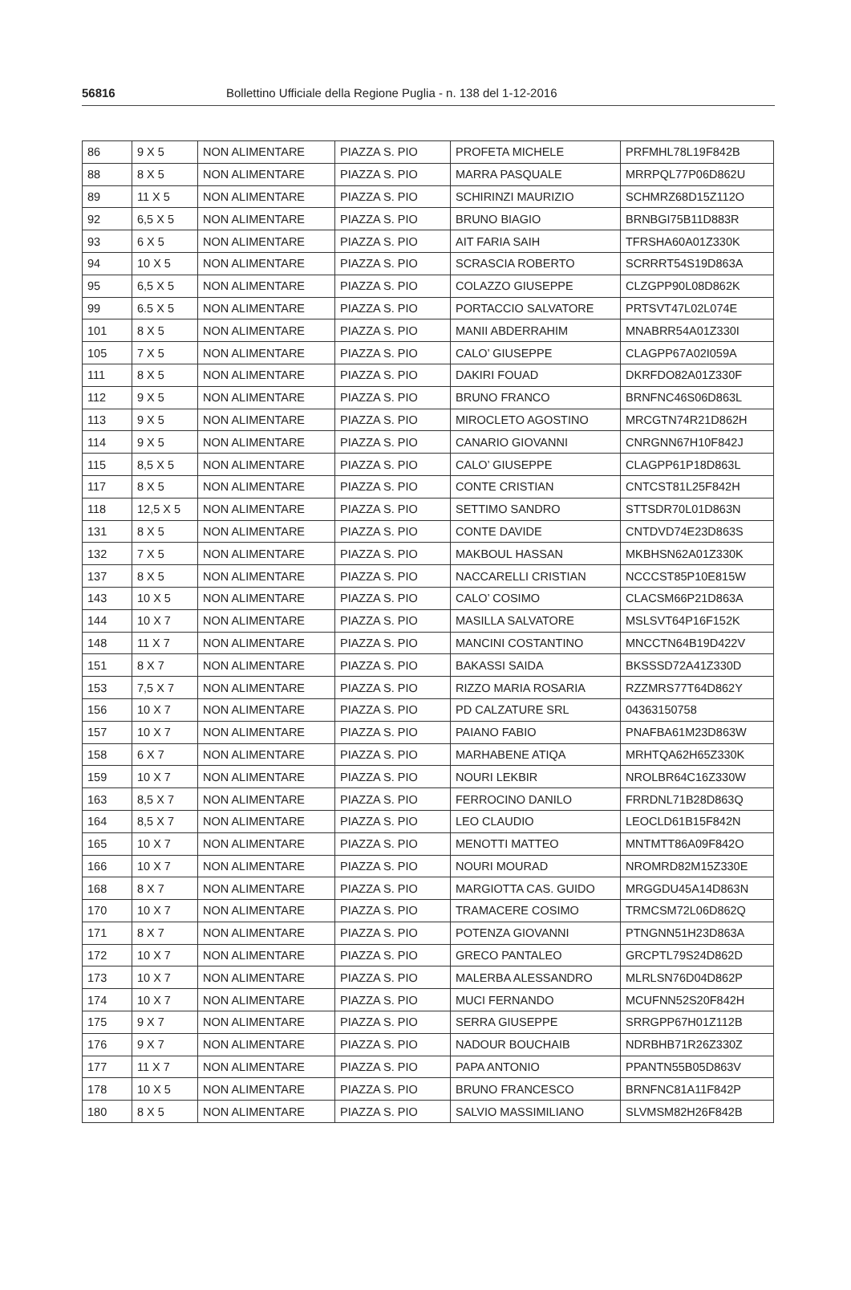56816 Bollettino Ufficiale della Regione Puglia - n. 138 del 1-12-2016
| 86 | 9 X 5 | NON ALIMENTARE | PIAZZA S. PIO | PROFETA MICHELE | PRFMHL78L19F842B |
| 88 | 8 X 5 | NON ALIMENTARE | PIAZZA S. PIO | MARRA PASQUALE | MRRPQL77P06D862U |
| 89 | 11 X 5 | NON ALIMENTARE | PIAZZA S. PIO | SCHIRINZI MAURIZIO | SCHMRZ68D15Z112O |
| 92 | 6,5 X 5 | NON ALIMENTARE | PIAZZA S. PIO | BRUNO BIAGIO | BRNBGI75B11D883R |
| 93 | 6 X 5 | NON ALIMENTARE | PIAZZA S. PIO | AIT FARIA SAIH | TFRSHA60A01Z330K |
| 94 | 10 X 5 | NON ALIMENTARE | PIAZZA S. PIO | SCRASCIA ROBERTO | SCRRRT54S19D863A |
| 95 | 6,5 X 5 | NON ALIMENTARE | PIAZZA S. PIO | COLAZZO GIUSEPPE | CLZGPP90L08D862K |
| 99 | 6.5 X 5 | NON ALIMENTARE | PIAZZA S. PIO | PORTACCIO SALVATORE | PRTSVT47L02L074E |
| 101 | 8 X 5 | NON ALIMENTARE | PIAZZA S. PIO | MANII ABDERRAHIM | MNABRR54A01Z330I |
| 105 | 7 X 5 | NON ALIMENTARE | PIAZZA S. PIO | CALO’ GIUSEPPE | CLAGPP67A02I059A |
| 111 | 8 X 5 | NON ALIMENTARE | PIAZZA S. PIO | DAKIRI FOUAD | DKRFDO82A01Z330F |
| 112 | 9 X 5 | NON ALIMENTARE | PIAZZA S. PIO | BRUNO FRANCO | BRNFNC46S06D863L |
| 113 | 9 X 5 | NON ALIMENTARE | PIAZZA S. PIO | MIROCLETO AGOSTINO | MRCGTN74R21D862H |
| 114 | 9 X 5 | NON ALIMENTARE | PIAZZA S. PIO | CANARIO GIOVANNI | CNRGNN67H10F842J |
| 115 | 8,5 X 5 | NON ALIMENTARE | PIAZZA S. PIO | CALO’ GIUSEPPE | CLAGPP61P18D863L |
| 117 | 8 X 5 | NON ALIMENTARE | PIAZZA S. PIO | CONTE CRISTIAN | CNTCST81L25F842H |
| 118 | 12,5 X 5 | NON ALIMENTARE | PIAZZA S. PIO | SETTIMO SANDRO | STTSDR70L01D863N |
| 131 | 8 X 5 | NON ALIMENTARE | PIAZZA S. PIO | CONTE DAVIDE | CNTDVD74E23D863S |
| 132 | 7 X 5 | NON ALIMENTARE | PIAZZA S. PIO | MAKBOUL HASSAN | MKBHSN62A01Z330K |
| 137 | 8 X 5 | NON ALIMENTARE | PIAZZA S. PIO | NACCARELLI CRISTIAN | NCCCST85P10E815W |
| 143 | 10 X 5 | NON ALIMENTARE | PIAZZA S. PIO | CALO’ COSIMO | CLACSM66P21D863A |
| 144 | 10 X 7 | NON ALIMENTARE | PIAZZA S. PIO | MASILLA SALVATORE | MSLSVT64P16F152K |
| 148 | 11 X 7 | NON ALIMENTARE | PIAZZA S. PIO | MANCINI COSTANTINO | MNCCTN64B19D422V |
| 151 | 8 X 7 | NON ALIMENTARE | PIAZZA S. PIO | BAKASSI SAIDA | BKSSSD72A41Z330D |
| 153 | 7,5 X 7 | NON ALIMENTARE | PIAZZA S. PIO | RIZZO MARIA ROSARIA | RZZMRS77T64D862Y |
| 156 | 10 X 7 | NON ALIMENTARE | PIAZZA S. PIO | PD CALZATURE SRL | 04363150758 |
| 157 | 10 X 7 | NON ALIMENTARE | PIAZZA S. PIO | PAIANO FABIO | PNAFBA61M23D863W |
| 158 | 6 X 7 | NON ALIMENTARE | PIAZZA S. PIO | MARHABENE ATIQA | MRHTQA62H65Z330K |
| 159 | 10 X 7 | NON ALIMENTARE | PIAZZA S. PIO | NOURI LEKBIR | NROLBR64C16Z330W |
| 163 | 8,5 X 7 | NON ALIMENTARE | PIAZZA S. PIO | FERROCINO DANILO | FRRDNL71B28D863Q |
| 164 | 8,5 X 7 | NON ALIMENTARE | PIAZZA S. PIO | LEO CLAUDIO | LEOCLD61B15F842N |
| 165 | 10 X 7 | NON ALIMENTARE | PIAZZA S. PIO | MENOTTI MATTEO | MNTMTT86A09F842O |
| 166 | 10 X 7 | NON ALIMENTARE | PIAZZA S. PIO | NOURI MOURAD | NROMRD82M15Z330E |
| 168 | 8 X 7 | NON ALIMENTARE | PIAZZA S. PIO | MARGIOTTA CAS. GUIDO | MRGGDU45A14D863N |
| 170 | 10 X 7 | NON ALIMENTARE | PIAZZA S. PIO | TRAMACERE COSIMO | TRMCSM72L06D862Q |
| 171 | 8 X 7 | NON ALIMENTARE | PIAZZA S. PIO | POTENZA GIOVANNI | PTNGNN51H23D863A |
| 172 | 10 X 7 | NON ALIMENTARE | PIAZZA S. PIO | GRECO PANTALEO | GRCPTL79S24D862D |
| 173 | 10 X 7 | NON ALIMENTARE | PIAZZA S. PIO | MALERBA ALESSANDRO | MLRLSN76D04D862P |
| 174 | 10 X 7 | NON ALIMENTARE | PIAZZA S. PIO | MUCI FERNANDO | MCUFNN52S20F842H |
| 175 | 9 X 7 | NON ALIMENTARE | PIAZZA S. PIO | SERRA GIUSEPPE | SRRGPP67H01Z112B |
| 176 | 9 X 7 | NON ALIMENTARE | PIAZZA S. PIO | NADOUR BOUCHAIB | NDRBHB71R26Z330Z |
| 177 | 11 X 7 | NON ALIMENTARE | PIAZZA S. PIO | PAPA ANTONIO | PPANTN55B05D863V |
| 178 | 10 X 5 | NON ALIMENTARE | PIAZZA S. PIO | BRUNO FRANCESCO | BRNFNC81A11F842P |
| 180 | 8 X 5 | NON ALIMENTARE | PIAZZA S. PIO | SALVIO MASSIMILIANO | SLVMSM82H26F842B |